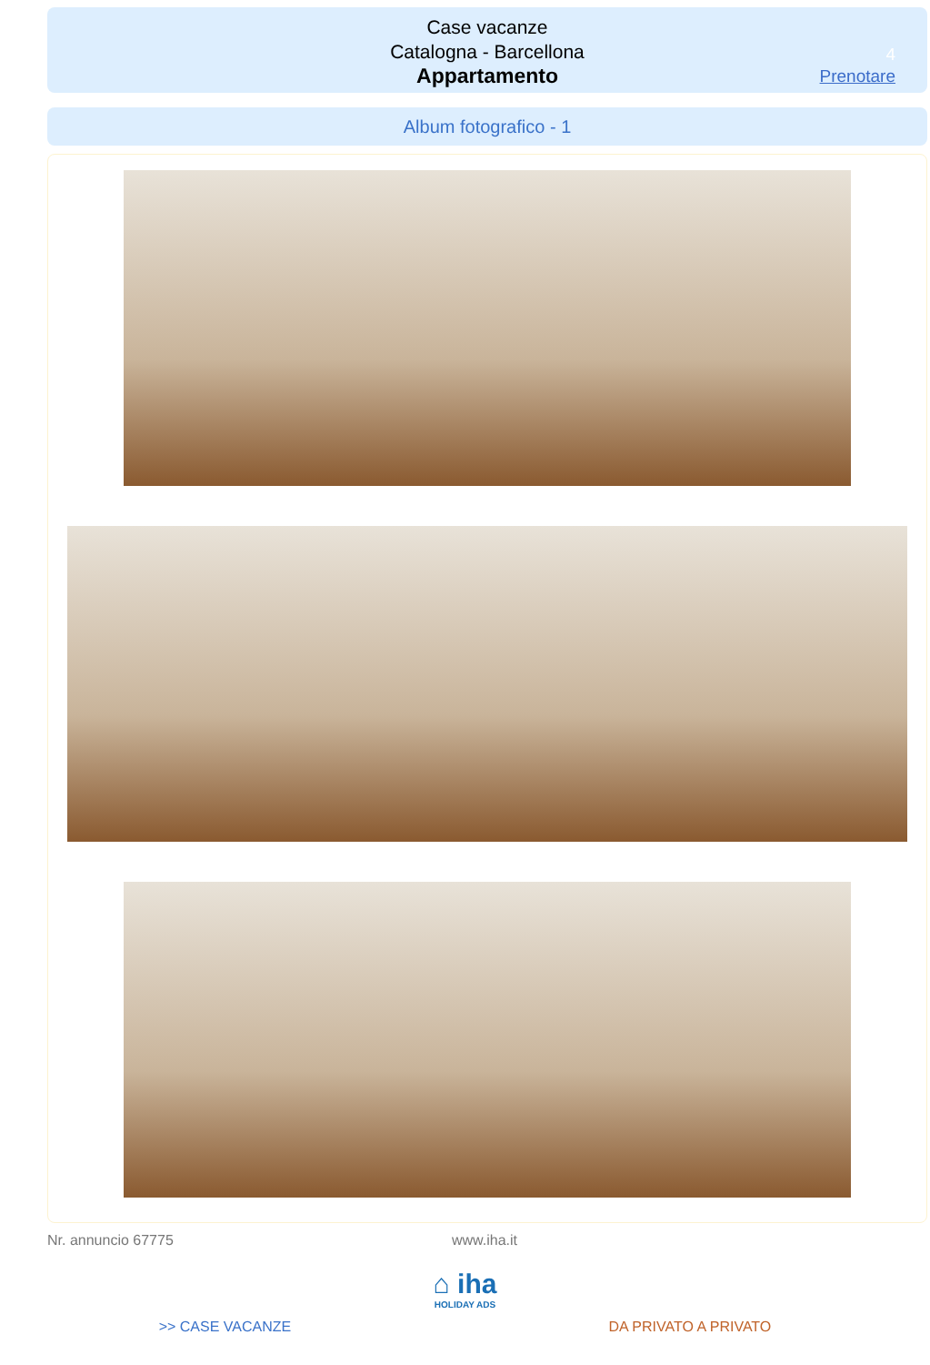Case vacanze
Catalogna - Barcellona
Appartamento
4
Prenotare
Album fotografico - 1
Nr. annuncio 67775 www.iha.it
⌂ iha
HOLIDAY ADS
>> CASE VACANZE DA PRIVATO A PRIVATO